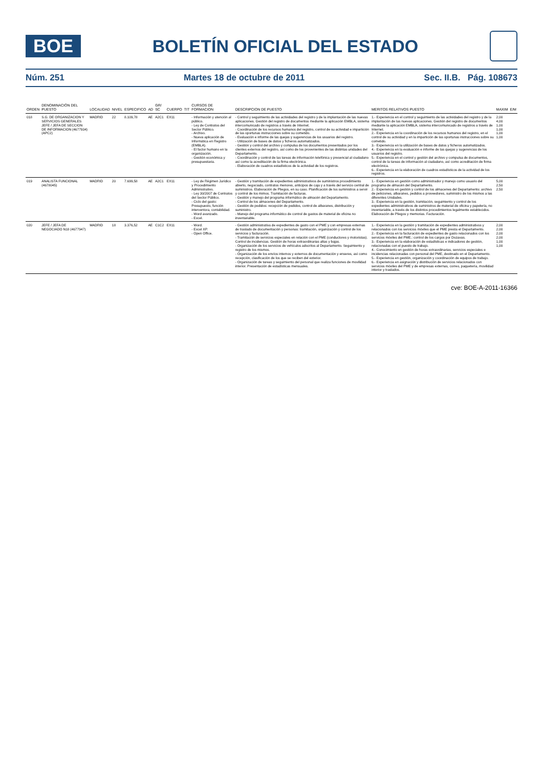BOE
BOLETÍN OFICIAL DEL ESTADO
Núm. 251 Martes 18 de octubre de 2011 Sec. II.B. Pág. 108673
| ORDEN | DENOMINACIÓN DEL PUESTO | LOCALIDAD | NIVEL | ESPECIFICO | AD | GR/ SC | CUERPO | TIT | CURSOS DE FORMACION | DESCRIPCION DE PUESTO | MERITOS RELATIVOS PUESTO | MAXIM | E/M |
| --- | --- | --- | --- | --- | --- | --- | --- | --- | --- | --- | --- | --- | --- |
| 018 | S.G. DE ORGANIZACION Y SERVICIOS GENERALES JEFE / JEFA DE SECCION DE INFORMACION (4677934) (APC2) | MADRID | 22 | 8.109,78 | AE | A2C1 | EX11 | | - Información y atención al público. - Ley de Contratos del Sector Público. - Archivo. - Nueva aplicación de Informática en Registro (EMBLA). - El factor humano en la organización. - Gestión económica y presupuestaria. | - Control y seguimiento de las actividades del registro y de la implantación de las nuevas aplicaciones. Gestión del registro de documentos mediante la aplicación EMBLA, sistema intercomunicado de registros a través de Internet. - Coordinación de los recursos humanos del registro, control de su actividad e impartición de las oportunas instrucciones sobre su cometido. - Evaluación e informe de las quejas y sugerencias de los usuarios del registro. - Utilización de bases de datos y ficheros automatizados. - Gestión y control del archivo y compulsa de los documentos presentados por los clientes externos del registro, así como de los provenientes de las distintas unidades del Departamento. - Coordinación y control de las tareas de información telefónica y presencial al ciudadano así como la acreditación de la firma electrónica. - Elaboración de cuadros estadísticos de la actividad de los registros. | 1.- Experiencia en el control y seguimiento de las actividades del registro y de la implantación de las nuevas aplicaciones. Gestión del registro de documentos mediante la aplicación EMBLA, sistema intercomunicado de registros a través de Internet. 2.- Experiencia en la coordinación de los recursos humanos del registro, en el control de su actividad y en la impartición de las oportunas instrucciones sobre su cometido. 3.- Experiencia en la utilización de bases de datos y ficheros automatizados. 4.- Experiencia en la evaluación e informe de las quejas y sugerencias de los usuarios del registro. 5.- Experiencia en el control y gestión del archivo y compulsa de documentos, control de la tareas de información al ciudadano, así como acreditación de firma electrónica. 6.- Experiencia en la elaboración de cuadros estadísticos de la actividad de los registros. | 2,00 4,00 1,00 1,00 1,00 1,00 | |
| 019 | ANALISTA FUNCIONAL (4678045) | MADRID | 20 | 7.699,58 | AE | A2C1 | EX11 | | - Ley de Régimen Jurídico y Procedimiento Administrativo. - Ley 30/2007 de Contratos del Sector Público. - Ciclo del gasto: Presupuesto, función interventora, contabilidad. - Word avanzado. - Excel. | - Gestión y tramitación de expedientes administrativos de suministros procedimiento abierto, negociado, contratos menores, anticipos de caja y a través del servicio central de suministros. Elaboración de Pliegos, en su caso. Planificación de los suministros a servir y control de los mimos. Tramitación de facturas. - Gestión y manejo del programa informático de almacén del Departamento. - Control de los almacenes del Departamento. - Gestión de pedidos: recepción de pedidos, control de albaranes, distribución y suministro. - Manejo del programa informático de control de gastos de material de oficina no inventariable. | 1.- Experiencia en gestión como administrador y manejo como usuario del programa de almacén del Departamento. 2.- Experiencia en gestión y control de los almacenes del Departamento: archivo de peticiones, albaranes, pedidos a proveedores, suministro de los mismos a las diferentes Unidades. 3.- Experiencia en la gestión, tramitación, seguimiento y control de los expedientes administrativos de suministros de material de oficina y papelería, no inventariable, a través de los distintos procedimientos legalmente establecidos. Elaboración de Pliegos y memorias. Facturación. | 5,00 2,50 2,50 | |
| 020 | JEFE / JEFA DE NEGOCIADO N18 (4677947) | MADRID | 18 | 3.376,52 | AE | C1C2 | EX11 | | - Word. - Excel XP. - Open Office. | - Gestión administrativa de expedientes de gasto con el PME y con empresas externas de traslado de documentación y personas: tramitación, organización y control de los servicios y facturación. - Tramitación de servicios especiales en relación con el PME (conductores y motoristas). Control de incidencias. Gestión de horas extraordinarias altas y bajas. - Organización de los servicios de vehículos adscritos al Departamento. Seguimiento y registro de los mismos. - Organización de los envíos internos y externos de documentación y enseres, así como recepción, clasificación de los que se reciben del exterior. - Organización de tareas y seguimiento del personal que realiza funciones de movilidad interior. Presentación de estadísticas mensuales. | 1.- Experiencia en la gestión y tramitación de expedientes administrativos y relacionados con los servicios móviles que el PME presta el Departamento. 2.- Experiencia en la facturación de expedientes de gasto relacionados con los servicios móviles del PME.: control de los cargos por Dozavas. 3.- Experiencia en la elaboración de estadísticas e indicadores de gestión, relacionadas con el puesto de trabajo. 4.- Conocimiento en gestión de horas extraordinarias, servicios especiales e incidencias relacionadas con personal del PME, destinado en el Departamento. 5.- Experiencia en gestión, organización y coordinación de equipos de trabajo. 6.- Experiencia en asignación y distribución de servicios relacionados con servicios móviles del PME y de empresas externas, correo, paquetería, movilidad interior y traslados. | 2,00 2,00 2,00 2,00 1,00 1,00 | |
cve: BOE-A-2011-16366